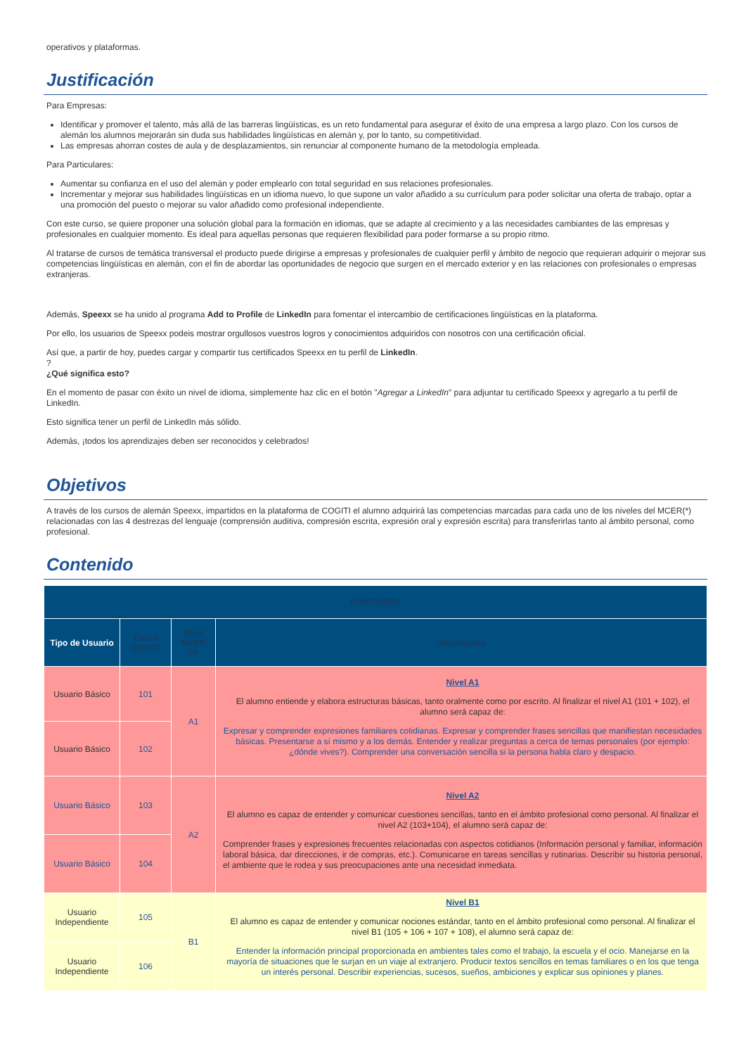operativos y plataformas.
Justificación
Para Empresas:
Identificar y promover el talento, más allá de las barreras lingüísticas, es un reto fundamental para asegurar el éxito de una empresa a largo plazo. Con los cursos de alemán los alumnos mejorarán sin duda sus habilidades lingüísticas en alemán y, por lo tanto, su competitividad.
Las empresas ahorran costes de aula y de desplazamientos, sin renunciar al componente humano de la metodología empleada.
Para Particulares:
Aumentar su confianza en el uso del alemán y poder emplearlo con total seguridad en sus relaciones profesionales.
Incrementar y mejorar sus habilidades lingüísticas en un idioma nuevo, lo que supone un valor añadido a su currículum para poder solicitar una oferta de trabajo, optar a una promoción del puesto o mejorar su valor añadido como profesional independiente.
Con este curso, se quiere proponer una solución global para la formación en idiomas, que se adapte al crecimiento y a las necesidades cambiantes de las empresas y profesionales en cualquier momento. Es ideal para aquellas personas que requieren flexibilidad para poder formarse a su propio ritmo.
Al tratarse de cursos de temática transversal el producto puede dirigirse a empresas y profesionales de cualquier perfil y ámbito de negocio que requieran adquirir o mejorar sus competencias lingüísticas en alemán, con el fin de abordar las oportunidades de negocio que surgen en el mercado exterior y en las relaciones con profesionales o empresas extranjeras.
Además, Speexx se ha unido al programa Add to Profile de LinkedIn para fomentar el intercambio de certificaciones lingüísticas en la plataforma.
Por ello, los usuarios de Speexx podeis mostrar orgullosos vuestros logros y conocimientos adquiridos con nosotros con una certificación oficial.
Así que, a partir de hoy, puedes cargar y compartir tus certificados Speexx en tu perfil de LinkedIn.
?
¿Qué significa esto?
En el momento de pasar con éxito un nivel de idioma, simplemente haz clic en el botón "Agregar a LinkedIn" para adjuntar tu certificado Speexx y agregarlo a tu perfil de LinkedIn.
Esto significa tener un perfil de LinkedIn más sólido.
Además, ¡todos los aprendizajes deben ser reconocidos y celebrados!
Objetivos
A través de los cursos de alemán Speexx, impartidos en la plataforma de COGITI el alumno adquirirá las competencias marcadas para cada uno de los niveles del MCER(*) relacionadas con las 4 destrezas del lenguaje (comprensión auditiva, compresión escrita, expresión oral y expresión escrita) para transferirlas tanto al ámbito personal, como profesional.
Contenido
| CONTENIDO | | | |
| --- | --- | --- | --- |
| Tipo de Usuario | Curso COGITI | Nivel MCER (*) | Descripción |
| Usuario Básico | 101 | A1 | Nivel A1 El alumno entiende y elabora estructuras básicas, tanto oralmente como por escrito. Al finalizar el nivel A1 (101 + 102), el alumno será capaz de: Expresar y comprender expresiones familiares cotidianas. Expresar y comprender frases sencillas que manifiestan necesidades básicas. Presentarse a sí mismo y a los demás. Entender y realizar preguntas a cerca de temas personales (por ejemplo: ¿dónde vives?). Comprender una conversación sencilla si la persona habla claro y despacio. |
| Usuario Básico | 102 | | |
| Usuario Básico | 103 | A2 | Nivel A2 El alumno es capaz de entender y comunicar cuestiones sencillas, tanto en el ámbito profesional como personal. Al finalizar el nivel A2 (103+104), el alumno será capaz de: Comprender frases y expresiones frecuentes relacionadas con aspectos cotidianos (Información personal y familiar, información laboral básica, dar direcciones, ir de compras, etc.). Comunicarse en tareas sencillas y rutinarias. Describir su historia personal, el ambiente que le rodea y sus preocupaciones ante una necesidad inmediata. |
| Usuario Básico | 104 | | |
| Usuario Independiente | 105 | B1 | Nivel B1 El alumno es capaz de entender y comunicar nociones estándar, tanto en el ámbito profesional como personal. Al finalizar el nivel B1 (105 + 106 + 107 + 108), el alumno será capaz de: Entender la información principal proporcionada en ambientes tales como el trabajo, la escuela y el ocio. Manejarse en la mayoría de situaciones que le surjan en un viaje al extranjero. Producir textos sencillos en temas familiares o en los que tenga un interés personal. Describir experiencias, sucesos, sueños, ambiciones y explicar sus opiniones y planes. |
| Usuario Independiente | 106 | | |